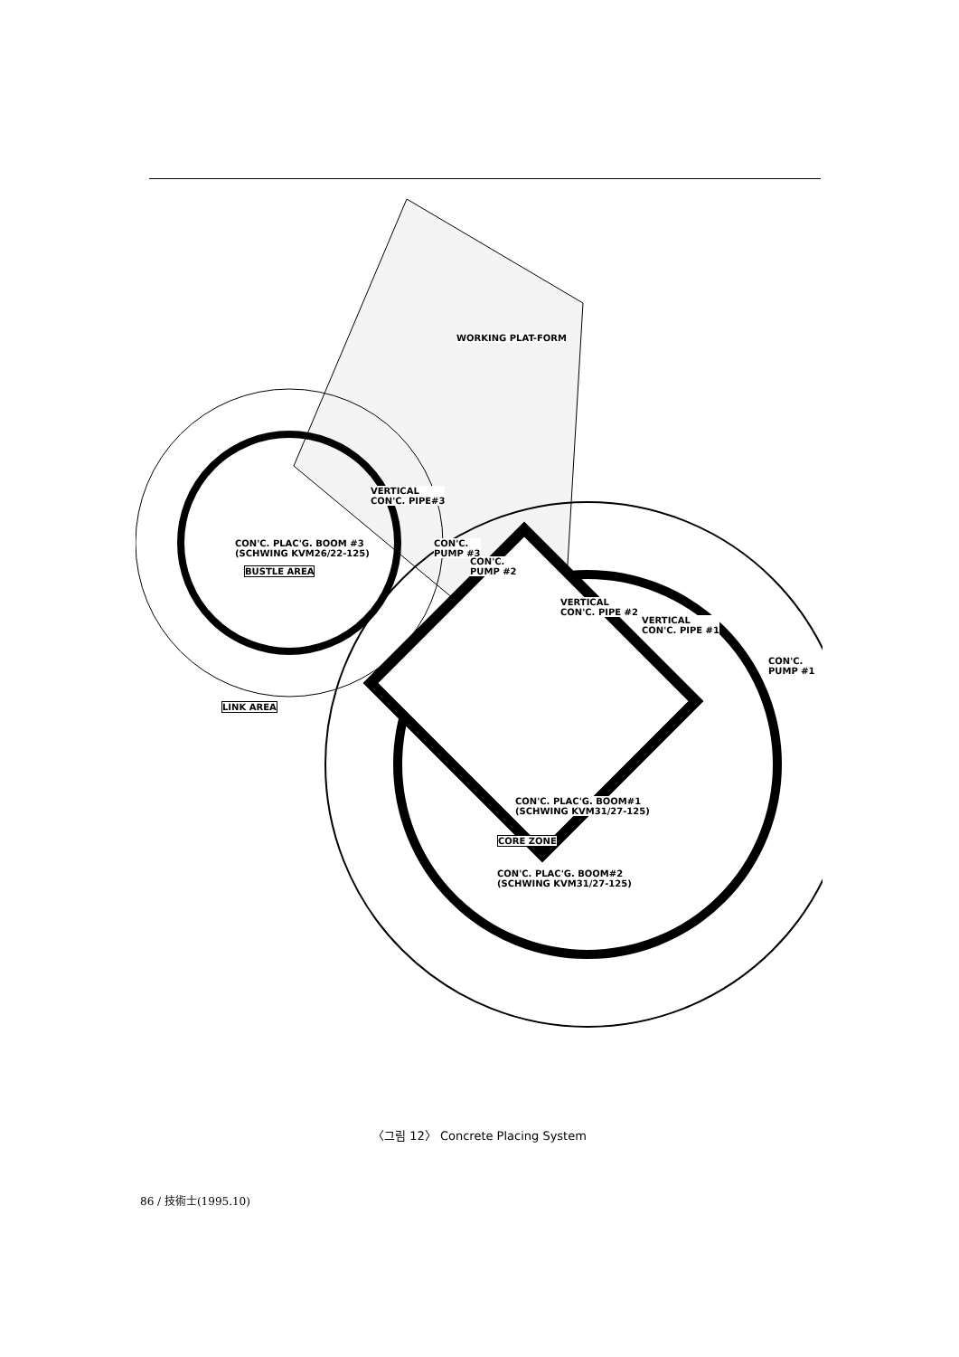WORKING PLAT-FORM
VERTICAL
CON'C. PIPE#3
CON'C. PLAC'G. BOOM #3
(SCHWING KVM26/22-125)
BUSTLE AREA
CON'C.
PUMP #3
CON'C.
PUMP #2
VERTICAL
CON'C. PIPE #2
VERTICAL
CON'C. PIPE #1
CON'C.
PUMP #1
LINK AREA
CON'C. PLAC'G. BOOM#1
(SCHWING KVM31/27-125)
CORE ZONE
CON'C. PLAC'G. BOOM#2
(SCHWING KVM31/27-125)
〈그림 12〉 Concrete Placing System
86 / 技術士(1995.10)